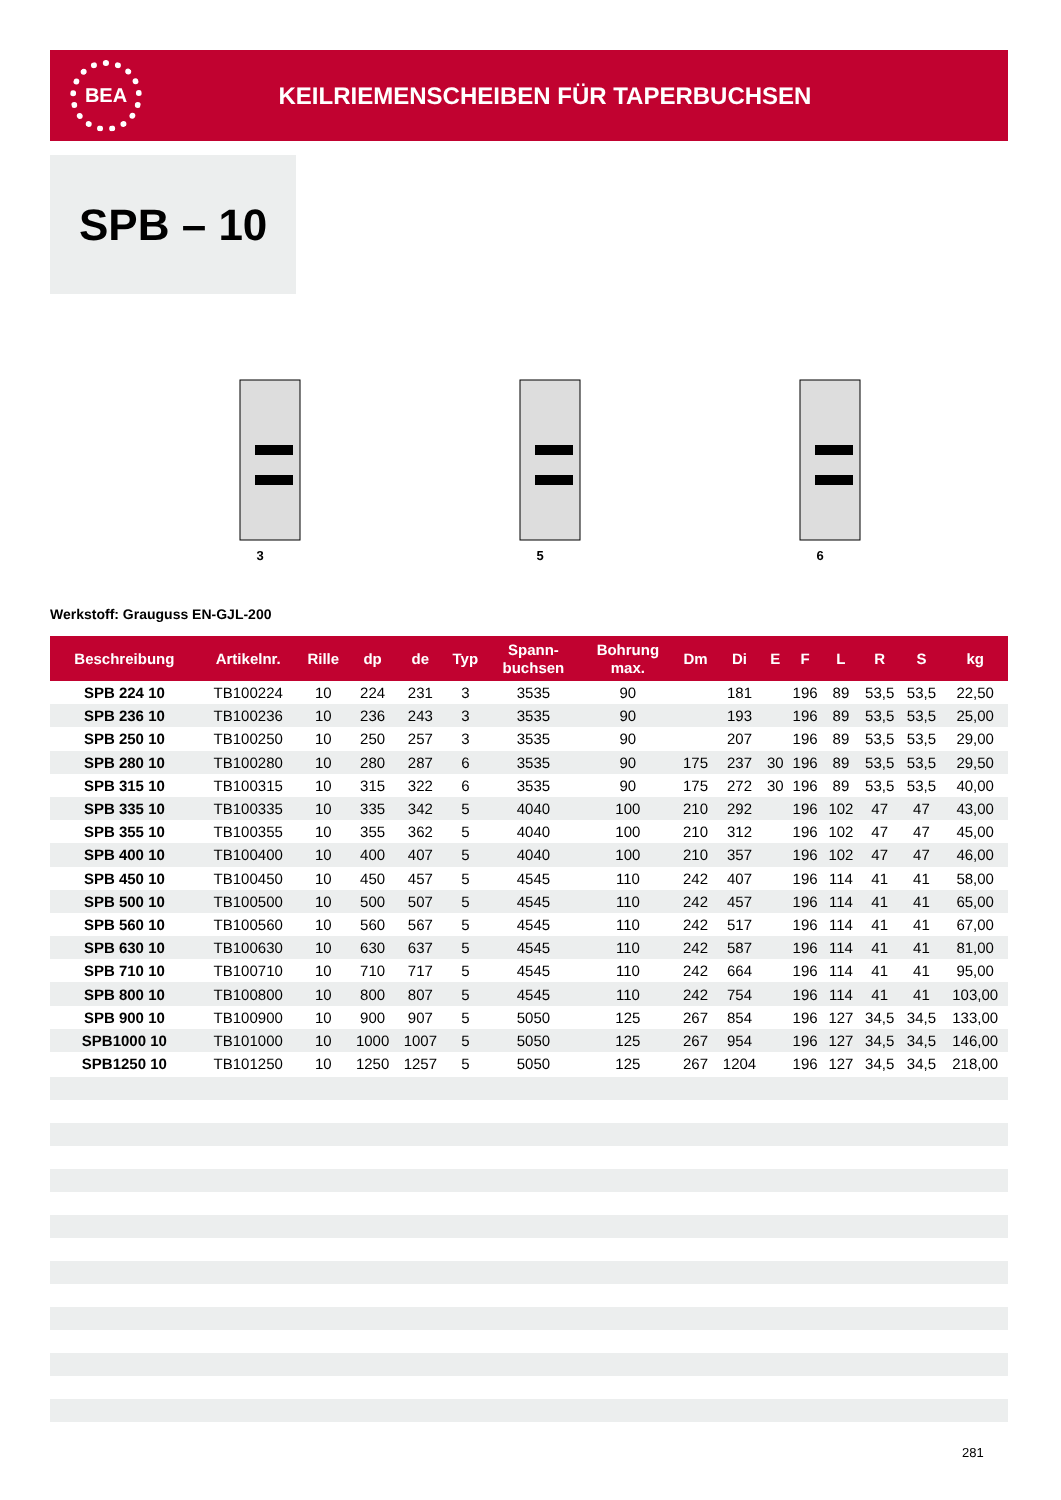BEA
KEILRIEMENSCHEIBEN FÜR TAPERBUCHSEN
SPB – 10
3
5
6
Werkstoff: Grauguss EN-GJL-200
| Beschreibung | Artikelnr. | Rille | dp | de | Typ | Spann- buchsen | Bohrung max. | Dm | Di | E | F | L | R | S | kg |
| --- | --- | --- | --- | --- | --- | --- | --- | --- | --- | --- | --- | --- | --- | --- | --- |
| SPB 224 10 | TB100224 | 10 | 224 | 231 | 3 | 3535 | 90 | | 181 | | 196 | 89 | 53,5 | 53,5 | 22,50 |
| SPB 236 10 | TB100236 | 10 | 236 | 243 | 3 | 3535 | 90 | | 193 | | 196 | 89 | 53,5 | 53,5 | 25,00 |
| SPB 250 10 | TB100250 | 10 | 250 | 257 | 3 | 3535 | 90 | | 207 | | 196 | 89 | 53,5 | 53,5 | 29,00 |
| SPB 280 10 | TB100280 | 10 | 280 | 287 | 6 | 3535 | 90 | 175 | 237 | 30 | 196 | 89 | 53,5 | 53,5 | 29,50 |
| SPB 315 10 | TB100315 | 10 | 315 | 322 | 6 | 3535 | 90 | 175 | 272 | 30 | 196 | 89 | 53,5 | 53,5 | 40,00 |
| SPB 335 10 | TB100335 | 10 | 335 | 342 | 5 | 4040 | 100 | 210 | 292 | | 196 | 102 | 47 | 47 | 43,00 |
| SPB 355 10 | TB100355 | 10 | 355 | 362 | 5 | 4040 | 100 | 210 | 312 | | 196 | 102 | 47 | 47 | 45,00 |
| SPB 400 10 | TB100400 | 10 | 400 | 407 | 5 | 4040 | 100 | 210 | 357 | | 196 | 102 | 47 | 47 | 46,00 |
| SPB 450 10 | TB100450 | 10 | 450 | 457 | 5 | 4545 | 110 | 242 | 407 | | 196 | 114 | 41 | 41 | 58,00 |
| SPB 500 10 | TB100500 | 10 | 500 | 507 | 5 | 4545 | 110 | 242 | 457 | | 196 | 114 | 41 | 41 | 65,00 |
| SPB 560 10 | TB100560 | 10 | 560 | 567 | 5 | 4545 | 110 | 242 | 517 | | 196 | 114 | 41 | 41 | 67,00 |
| SPB 630 10 | TB100630 | 10 | 630 | 637 | 5 | 4545 | 110 | 242 | 587 | | 196 | 114 | 41 | 41 | 81,00 |
| SPB 710 10 | TB100710 | 10 | 710 | 717 | 5 | 4545 | 110 | 242 | 664 | | 196 | 114 | 41 | 41 | 95,00 |
| SPB 800 10 | TB100800 | 10 | 800 | 807 | 5 | 4545 | 110 | 242 | 754 | | 196 | 114 | 41 | 41 | 103,00 |
| SPB 900 10 | TB100900 | 10 | 900 | 907 | 5 | 5050 | 125 | 267 | 854 | | 196 | 127 | 34,5 | 34,5 | 133,00 |
| SPB1000 10 | TB101000 | 10 | 1000 | 1007 | 5 | 5050 | 125 | 267 | 954 | | 196 | 127 | 34,5 | 34,5 | 146,00 |
| SPB1250 10 | TB101250 | 10 | 1250 | 1257 | 5 | 5050 | 125 | 267 | 1204 | | 196 | 127 | 34,5 | 34,5 | 218,00 |
281